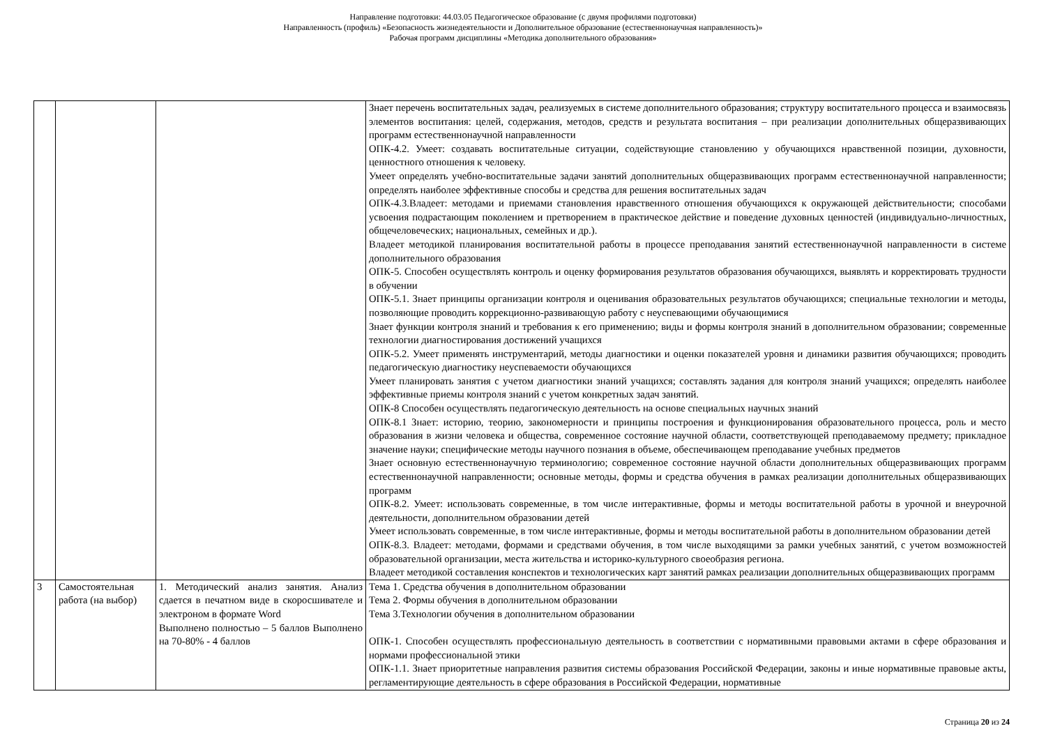Направление подготовки: 44.03.05 Педагогическое образование (с двумя профилями подготовки)
Направленность (профиль) «Безопасность жизнедеятельности и Дополнительное образование (естественнонаучная направленность)»
Рабочая программ дисциплины «Методика дополнительного образования»
| | | | Знает перечень воспитательных задач, реализуемых в системе дополнительного образования; структуру воспитательного процесса и взаимосвязь элементов воспитания: целей, содержания, методов, средств и результата воспитания – при реализации дополнительных общеразвивающих программ естественнонаучной направленности ОПК-4.2. Умеет: создавать воспитательные ситуации, содействующие становлению у обучающихся нравственной позиции, духовности, ценностного отношения к человеку. Умеет определять учебно-воспитательные задачи занятий дополнительных общеразвивающих программ естественнонаучной направленности; определять наиболее эффективные способы и средства для решения воспитательных задач ОПК-4.3.Владеет: методами и приемами становления нравственного отношения обучающихся к окружающей действительности; способами усвоения подрастающим поколением и претворением в практическое действие и поведение духовных ценностей (индивидуально-личностных, общечеловеческих; национальных, семейных и др.). Владеет методикой планирования воспитательной работы в процессе преподавания занятий естественнонаучной направленности в системе дополнительного образования ОПК-5. Способен осуществлять контроль и оценку формирования результатов образования обучающихся, выявлять и корректировать трудности в обучении ОПК-5.1. Знает принципы организации контроля и оценивания образовательных результатов обучающихся; специальные технологии и методы, позволяющие проводить коррекционно-развивающую работу с неуспевающими обучающимися Знает функции контроля знаний и требования к его применению; виды и формы контроля знаний в дополнительном образовании; современные технологии диагностирования достижений учащихся ОПК-5.2. Умеет применять инструментарий, методы диагностики и оценки показателей уровня и динамики развития обучающихся; проводить педагогическую диагностику неуспеваемости обучающихся Умеет планировать занятия с учетом диагностики знаний учащихся; составлять задания для контроля знаний учащихся; определять наиболее эффективные приемы контроля знаний с учетом конкретных задач занятий. ОПК-8 Способен осуществлять педагогическую деятельность на основе специальных научных знаний ОПК-8.1 Знает: историю, теорию, закономерности и принципы построения и функционирования образовательного процесса, роль и место образования в жизни человека и общества, современное состояние научной области, соответствующей преподаваемому предмету; прикладное значение науки; специфические методы научного познания в объеме, обеспечивающем преподавание учебных предметов Знает основную естественнонаучную терминологию; современное состояние научной области дополнительных общеразвивающих программ естественнонаучной направленности; основные методы, формы и средства обучения в рамках реализации дополнительных общеразвивающих программ ОПК-8.2. Умеет: использовать современные, в том числе интерактивные, формы и методы воспитательной работы в урочной и внеурочной деятельности, дополнительном образовании детей Умеет использовать современные, в том числе интерактивные, формы и методы воспитательной работы в дополнительном образовании детей ОПК-8.3. Владеет: методами, формами и средствами обучения, в том числе выходящими за рамки учебных занятий, с учетом возможностей образовательной организации, места жительства и историко-культурного своеобразия региона. Владеет методикой составления конспектов и технологических карт занятий рамках реализации дополнительных общеразвивающих программ |
| 3 | Самостоятельная работа (на выбор) | 1. Методический анализ занятия. Анализ сдается в печатном виде в скоросшивателе и электроном в формате Word Выполнено полностью – 5 баллов Выполнено на 70-80% - 4 баллов | Тема 1. Средства обучения в дополнительном образовании Тема 2. Формы обучения в дополнительном образовании Тема 3.Технологии обучения в дополнительном образовании ОПК-1. Способен осуществлять профессиональную деятельность в соответствии с нормативными правовыми актами в сфере образования и нормами профессиональной этики ОПК-1.1. Знает приоритетные направления развития системы образования Российской Федерации, законы и иные нормативные правовые акты, регламентирующие деятельность в сфере образования в Российской Федерации, нормативные |
Страница 20 из 24